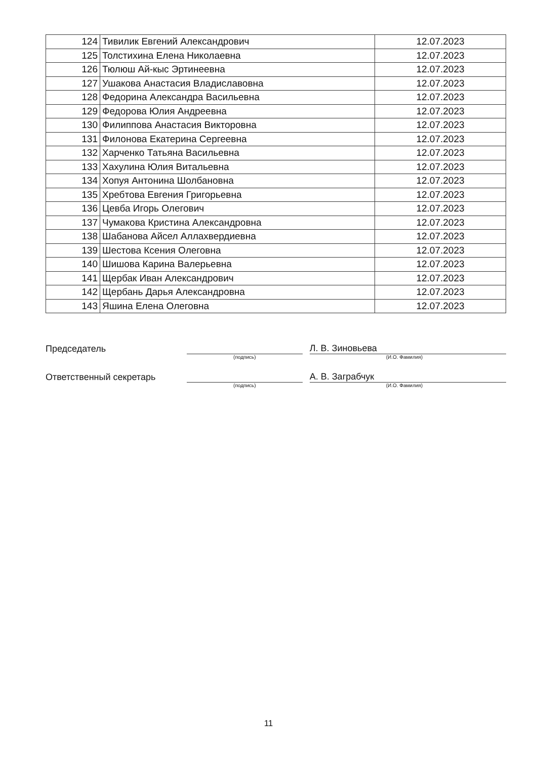| 124 | Тивилик Евгений Александрович | 12.07.2023 |
| 125 | Толстихина Елена Николаевна | 12.07.2023 |
| 126 | Тюлюш Ай-кыс Эртинеевна | 12.07.2023 |
| 127 | Ушакова Анастасия Владиславовна | 12.07.2023 |
| 128 | Федорина Александра Васильевна | 12.07.2023 |
| 129 | Федорова Юлия Андреевна | 12.07.2023 |
| 130 | Филиппова Анастасия Викторовна | 12.07.2023 |
| 131 | Филонова Екатерина Сергеевна | 12.07.2023 |
| 132 | Харченко Татьяна Васильевна | 12.07.2023 |
| 133 | Хахулина Юлия Витальевна | 12.07.2023 |
| 134 | Хопуя Антонина Шолбановна | 12.07.2023 |
| 135 | Хребтова Евгения Григорьевна | 12.07.2023 |
| 136 | Цевба Игорь Олегович | 12.07.2023 |
| 137 | Чумакова Кристина Александровна | 12.07.2023 |
| 138 | Шабанова Айсел Аллахвердиевна | 12.07.2023 |
| 139 | Шестова Ксения Олеговна | 12.07.2023 |
| 140 | Шишова Карина Валерьевна | 12.07.2023 |
| 141 | Щербак Иван Александрович | 12.07.2023 |
| 142 | Щербань Дарья Александровна | 12.07.2023 |
| 143 | Яшина Елена Олеговна | 12.07.2023 |
Председатель
Л. В. Зиновьева
(подпись) (И.О. Фамилия)
Ответственный секретарь
А. В. Заграбчук
(подпись) (И.О. Фамилия)
11